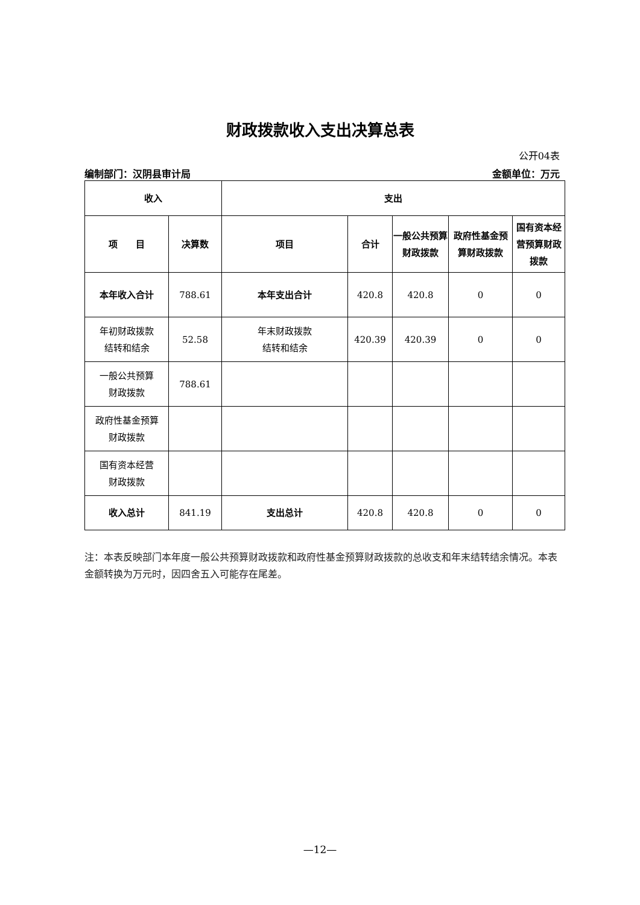财政拨款收入支出决算总表
公开04表
编制部门：汉阴县审计局 金额单位：万元
| 收入 | | 支出 | | | | |
| --- | --- | --- | --- | --- | --- | --- |
| 项 目 | 决算数 | 项目 | 合计 | 一般公共预算财政拨款 | 政府性基金预算财政拨款 | 国有资本经营预算财政拨款 |
| 本年收入合计 | 788.61 | 本年支出合计 | 420.8 | 420.8 | 0 | 0 |
| 年初财政拨款 结转和结余 | 52.58 | 年末财政拨款 结转和结余 | 420.39 | 420.39 | 0 | 0 |
| 一般公共预算 财政拨款 | 788.61 | | | | | |
| 政府性基金预算 财政拨款 | | | | | | |
| 国有资本经营 财政拨款 | | | | | | |
| 收入总计 | 841.19 | 支出总计 | 420.8 | 420.8 | 0 | 0 |
注：本表反映部门本年度一般公共预算财政拨款和政府性基金预算财政拨款的总收支和年末结转结余情况。本表金额转换为万元时，因四舍五入可能存在尾差。
—12—